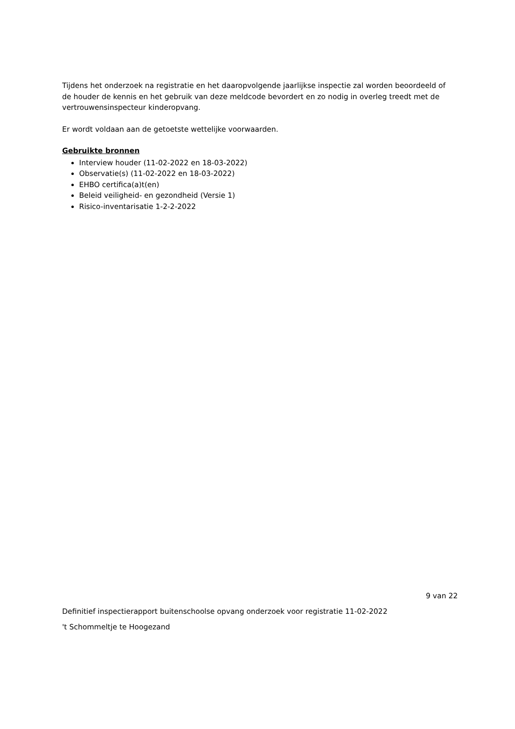Tijdens het onderzoek na registratie en het daaropvolgende jaarlijkse inspectie zal worden beoordeeld of de houder de kennis en het gebruik van deze meldcode bevordert en zo nodig in overleg treedt met de vertrouwensinspecteur kinderopvang.
Er wordt voldaan aan de getoetste wettelijke voorwaarden.
Gebruikte bronnen
Interview houder (11-02-2022 en 18-03-2022)
Observatie(s) (11-02-2022 en 18-03-2022)
EHBO certifica(a)t(en)
Beleid veiligheid- en gezondheid (Versie 1)
Risico-inventarisatie 1-2-2-2022
9 van 22
Definitief inspectierapport buitenschoolse opvang onderzoek voor registratie 11-02-2022
't Schommeltje te Hoogezand